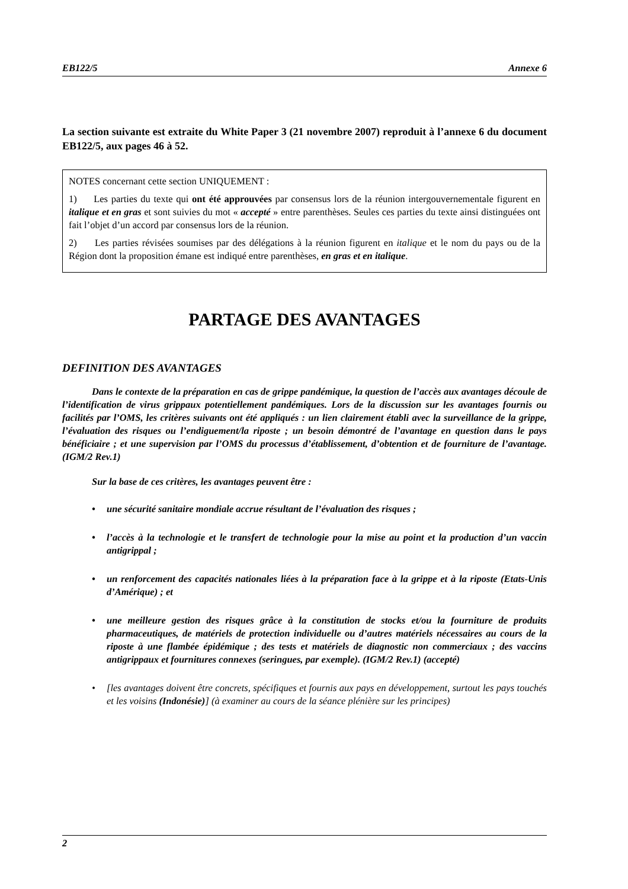EB122/5 Annexe 6
La section suivante est extraite du White Paper 3 (21 novembre 2007) reproduit à l’annexe 6 du document EB122/5, aux pages 46 à 52.
NOTES concernant cette section UNIQUEMENT :
1) Les parties du texte qui ont été approuvées par consensus lors de la réunion intergouvernementale figurent en italique et en gras et sont suivies du mot « accepté » entre parenthèses. Seules ces parties du texte ainsi distinguées ont fait l’objet d’un accord par consensus lors de la réunion.
2) Les parties révisées soumises par des délégations à la réunion figurent en italique et le nom du pays ou de la Région dont la proposition émane est indiqué entre parenthèses, en gras et en italique.
PARTAGE DES AVANTAGES
DEFINITION DES AVANTAGES
Dans le contexte de la préparation en cas de grippe pandémique, la question de l’accès aux avantages découle de l’identification de virus grippaux potentiellement pandémiques. Lors de la discussion sur les avantages fournis ou facilités par l’OMS, les critères suivants ont été appliqués : un lien clairement établi avec la surveillance de la grippe, l’évaluation des risques ou l’endiguement/la riposte ; un besoin démontré de l’avantage en question dans le pays bénéficiaire ; et une supervision par l’OMS du processus d’établissement, d’obtention et de fourniture de l’avantage. (IGM/2 Rev.1)
Sur la base de ces critères, les avantages peuvent être :
• une sécurité sanitaire mondiale accrue résultant de l’évaluation des risques ;
• l’accès à la technologie et le transfert de technologie pour la mise au point et la production d’un vaccin antigrippal ;
• un renforcement des capacités nationales liées à la préparation face à la grippe et à la riposte (Etats-Unis d’Amérique) ; et
• une meilleure gestion des risques grâce à la constitution de stocks et/ou la fourniture de produits pharmaceutiques, de matériels de protection individuelle ou d’autres matériels nécessaires au cours de la riposte à une flambée épidémique ; des tests et matériels de diagnostic non commerciaux ; des vaccins antigrippaux et fournitures connexes (seringues, par exemple). (IGM/2 Rev.1) (accepté)
• [les avantages doivent être concrets, spécifiques et fournis aux pays en développement, surtout les pays touchés et les voisins (Indonésie)] (à examiner au cours de la séance plénière sur les principes)
2